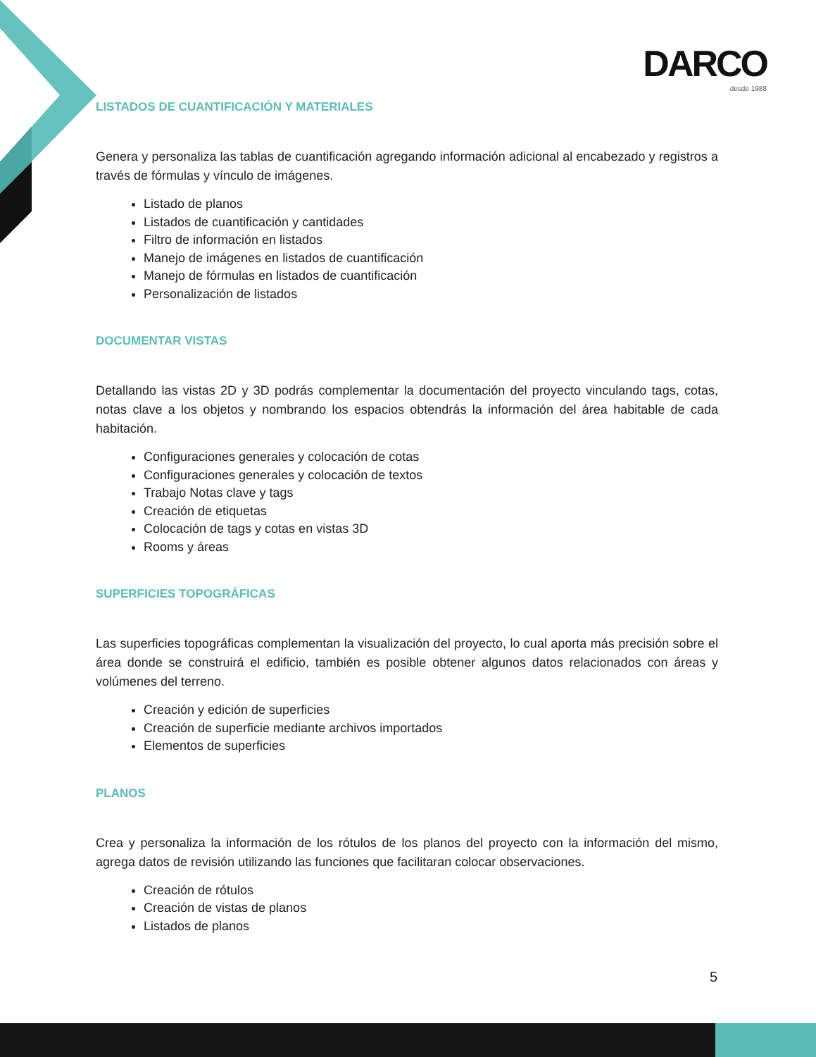DARCO
desde 1988
LISTADOS DE CUANTIFICACIÓN Y MATERIALES
Genera y personaliza las tablas de cuantificación agregando información adicional al encabezado y registros a través de fórmulas y vínculo de imágenes.
Listado de planos
Listados de cuantificación y cantidades
Filtro de información en listados
Manejo de imágenes en listados de cuantificación
Manejo de fórmulas en listados de cuantificación
Personalización de listados
DOCUMENTAR VISTAS
Detallando las vistas 2D y 3D podrás complementar la documentación del proyecto vinculando tags, cotas, notas clave a los objetos y nombrando los espacios obtendrás la información del área habitable de cada habitación.
Configuraciones generales y colocación de cotas
Configuraciones generales y colocación de textos
Trabajo Notas clave y tags
Creación de etiquetas
Colocación de tags y cotas en vistas 3D
Rooms y áreas
SUPERFICIES TOPOGRÁFICAS
Las superficies topográficas complementan la visualización del proyecto, lo cual aporta más precisión sobre el área donde se construirá el edificio, también es posible obtener algunos datos relacionados con áreas y volúmenes del terreno.
Creación y edición de superficies
Creación de superficie mediante archivos importados
Elementos de superficies
PLANOS
Crea y personaliza la información de los rótulos de los planos del proyecto con la información del mismo, agrega datos de revisión utilizando las funciones que facilitaran colocar observaciones.
Creación de rótulos
Creación de vistas de planos
Listados de planos
5